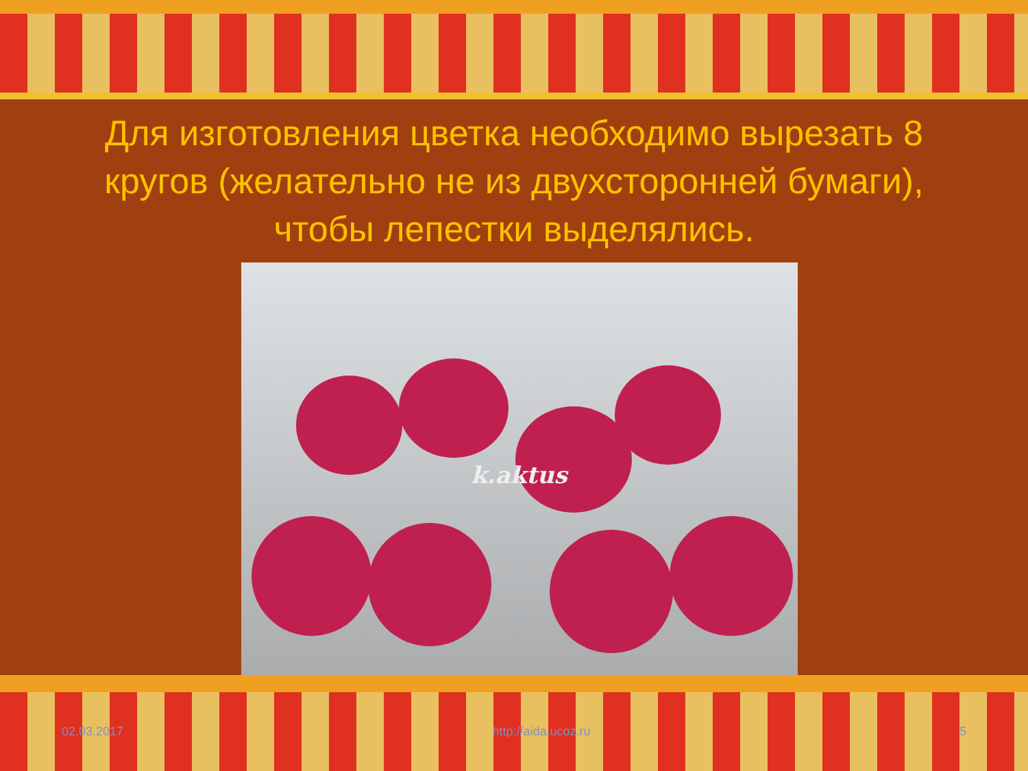Для изготовления цветка необходимо вырезать 8 кругов (желательно не из двухсторонней бумаги), чтобы лепестки выделялись.
k.aktus
02.03.2017 http://aida.ucoz.ru 5